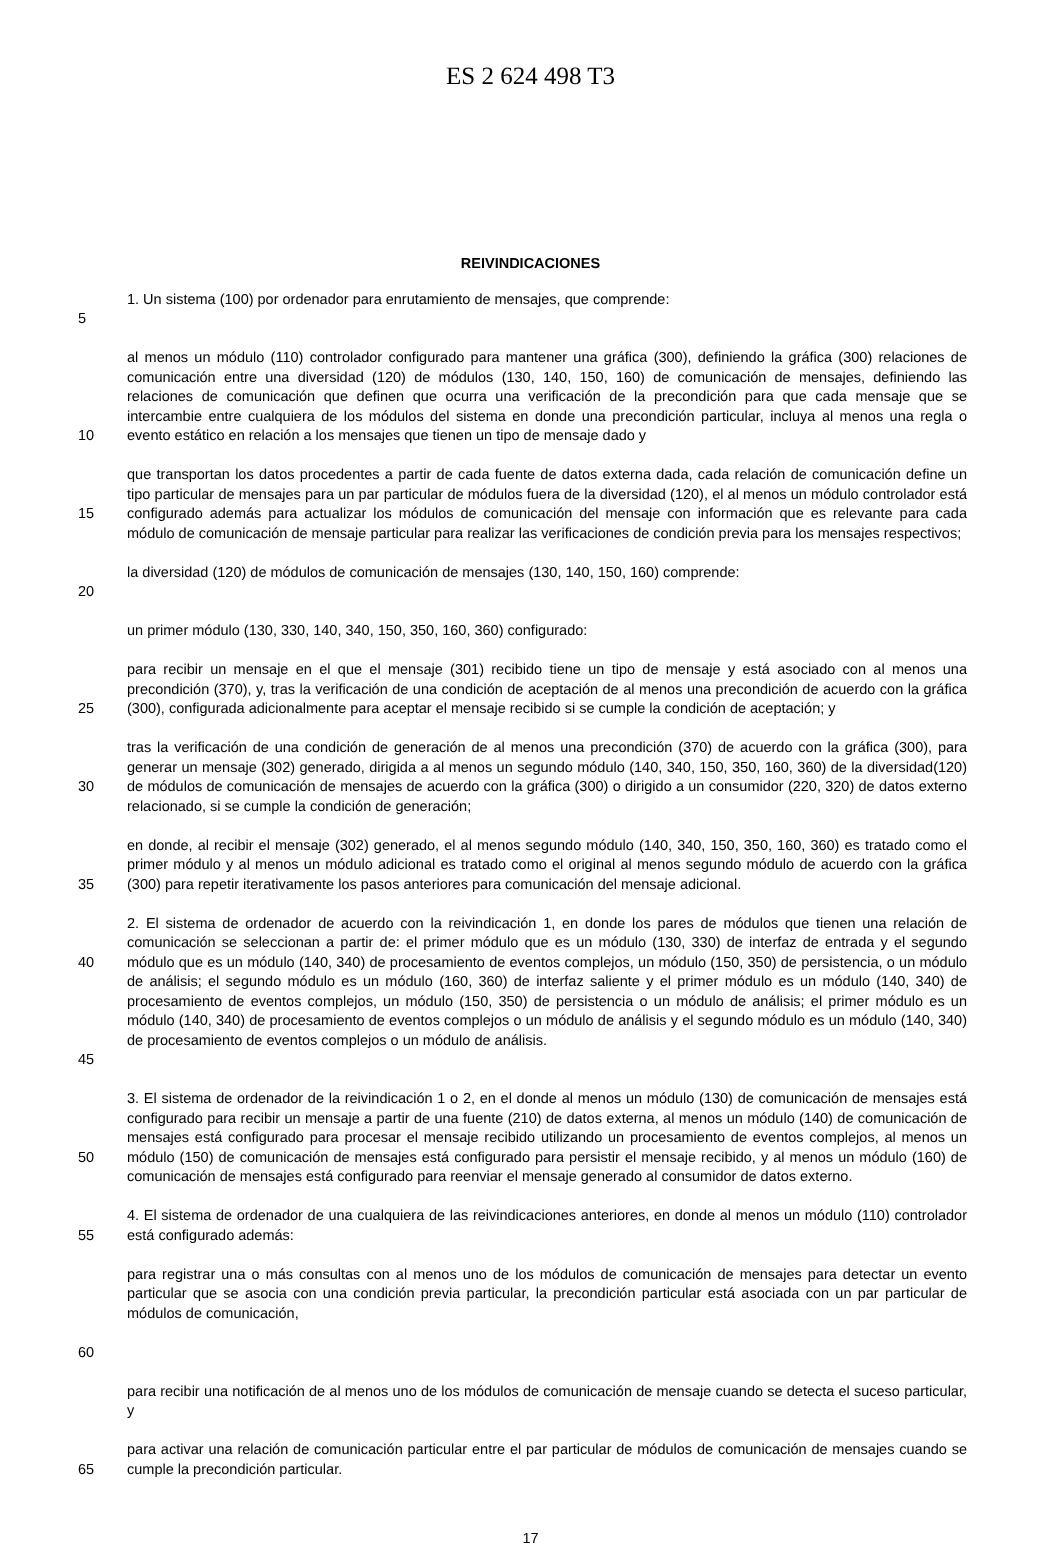ES 2 624 498 T3
REIVINDICACIONES
5 1. Un sistema (100) por ordenador para enrutamiento de mensajes, que comprende:
10 al menos un módulo (110) controlador configurado para mantener una gráfica (300), definiendo la gráfica (300) relaciones de comunicación entre una diversidad (120) de módulos (130, 140, 150, 160) de comunicación de mensajes, definiendo las relaciones de comunicación que definen que ocurra una verificación de la precondición para que cada mensaje que se intercambie entre cualquiera de los módulos del sistema en donde una precondición particular, incluya al menos una regla o evento estático en relación a los mensajes que tienen un tipo de mensaje dado y
15 que transportan los datos procedentes a partir de cada fuente de datos externa dada, cada relación de comunicación define un tipo particular de mensajes para un par particular de módulos fuera de la diversidad (120), el al menos un módulo controlador está configurado además para actualizar los módulos de comunicación del mensaje con información que es relevante para cada módulo de comunicación de mensaje particular para realizar las verificaciones de condición previa para los mensajes respectivos;
20 la diversidad (120) de módulos de comunicación de mensajes (130, 140, 150, 160) comprende:
un primer módulo (130, 330, 140, 340, 150, 350, 160, 360) configurado:
25 para recibir un mensaje en el que el mensaje (301) recibido tiene un tipo de mensaje y está asociado con al menos una precondición (370), y, tras la verificación de una condición de aceptación de al menos una precondición de acuerdo con la gráfica (300), configurada adicionalmente para aceptar el mensaje recibido si se cumple la condición de aceptación; y
30 tras la verificación de una condición de generación de al menos una precondición (370) de acuerdo con la gráfica (300), para generar un mensaje (302) generado, dirigida a al menos un segundo módulo (140, 340, 150, 350, 160, 360) de la diversidad(120) de módulos de comunicación de mensajes de acuerdo con la gráfica (300) o dirigido a un consumidor (220, 320) de datos externo relacionado, si se cumple la condición de generación;
35 en donde, al recibir el mensaje (302) generado, el al menos segundo módulo (140, 340, 150, 350, 160, 360) es tratado como el primer módulo y al menos un módulo adicional es tratado como el original al menos segundo módulo de acuerdo con la gráfica (300) para repetir iterativamente los pasos anteriores para comunicación del mensaje adicional.
40
45
2. El sistema de ordenador de acuerdo con la reivindicación 1, en donde los pares de módulos que tienen una relación de comunicación se seleccionan a partir de: el primer módulo que es un módulo (130, 330) de interfaz de entrada y el segundo módulo que es un módulo (140, 340) de procesamiento de eventos complejos, un módulo (150, 350) de persistencia, o un módulo de análisis; el segundo módulo es un módulo (160, 360) de interfaz saliente y el primer módulo es un módulo (140, 340) de procesamiento de eventos complejos, un módulo (150, 350) de persistencia o un módulo de análisis; el primer módulo es un módulo (140, 340) de procesamiento de eventos complejos o un módulo de análisis y el segundo módulo es un módulo (140, 340) de procesamiento de eventos complejos o un módulo de análisis.
50 3. El sistema de ordenador de la reivindicación 1 o 2, en el donde al menos un módulo (130) de comunicación de mensajes está configurado para recibir un mensaje a partir de una fuente (210) de datos externa, al menos un módulo (140) de comunicación de mensajes está configurado para procesar el mensaje recibido utilizando un procesamiento de eventos complejos, al menos un módulo (150) de comunicación de mensajes está configurado para persistir el mensaje recibido, y al menos un módulo (160) de comunicación de mensajes está configurado para reenviar el mensaje generado al consumidor de datos externo.
55 4. El sistema de ordenador de una cualquiera de las reivindicaciones anteriores, en donde al menos un módulo (110) controlador está configurado además:
60 para registrar una o más consultas con al menos uno de los módulos de comunicación de mensajes para detectar un evento particular que se asocia con una condición previa particular, la precondición particular está asociada con un par particular de módulos de comunicación,
para recibir una notificación de al menos uno de los módulos de comunicación de mensaje cuando se detecta el suceso particular, y
65 para activar una relación de comunicación particular entre el par particular de módulos de comunicación de mensajes cuando se cumple la precondición particular.
17